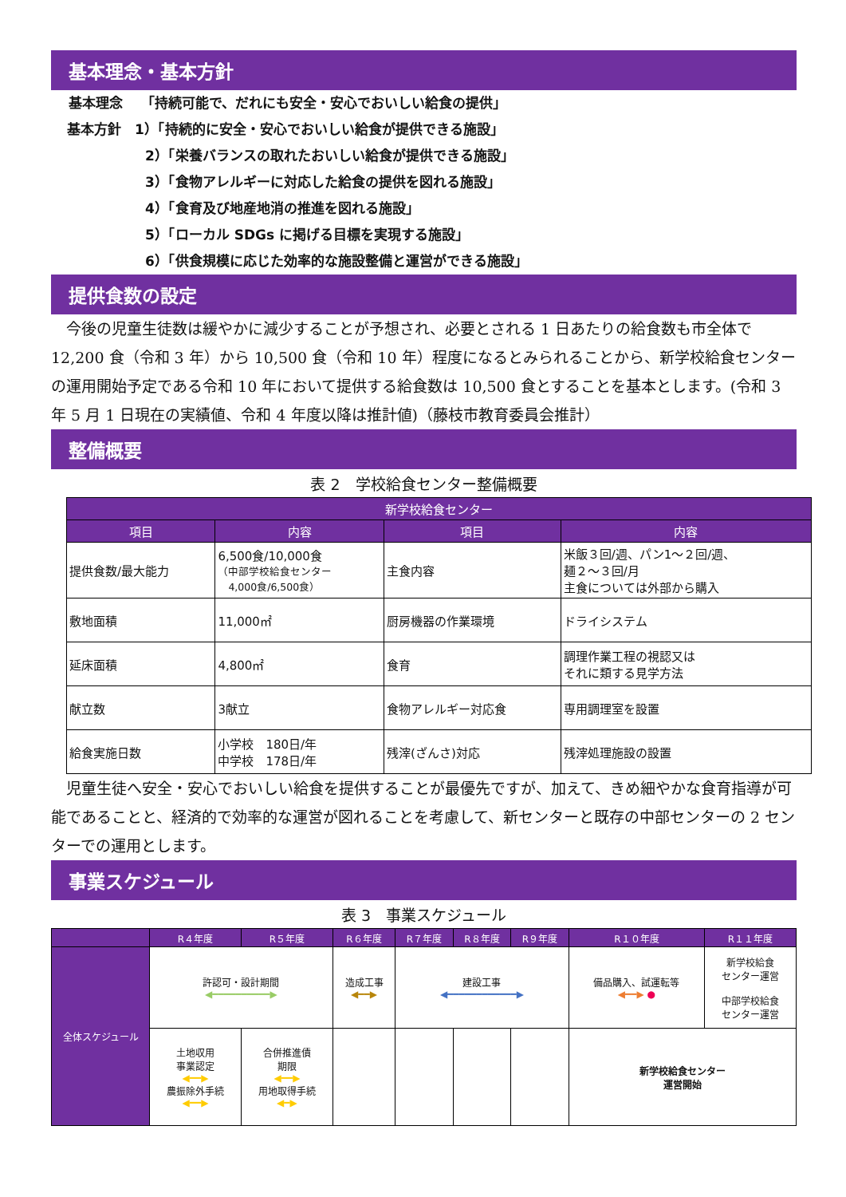基本理念・基本方針
基本理念　 「持続可能で、だれにも安全・安心でおいしい給食の提供」
基本方針　1）「持続的に安全・安心でおいしい給食が提供できる施設」
2）「栄養バランスの取れたおいしい給食が提供できる施設」
3）「食物アレルギーに対応した給食の提供を図れる施設」
4）「食育及び地産地消の推進を図れる施設」
5）「ローカル SDGs に掲げる目標を実現する施設」
6）「供食規模に応じた効率的な施設整備と運営ができる施設」
提供食数の設定
今後の児童生徒数は緩やかに減少することが予想され、必要とされる 1 日あたりの給食数も市全体で 12,200 食（令和 3 年）から 10,500 食（令和 10 年）程度になるとみられることから、新学校給食センターの運用開始予定である令和 10 年において提供する給食数は 10,500 食とすることを基本とします。(令和 3 年 5 月 1 日現在の実績値、令和 4 年度以降は推計値)（藤枝市教育委員会推計）
整備概要
表 2　学校給食センター整備概要
| 新学校給食センター | | | |
| --- | --- | --- | --- |
| 項目 | 内容 | 項目 | 内容 |
| 提供食数/最大能力 | 6,500食/10,000食 （中部学校給食センター 4,000食/6,500食） | 主食内容 | 米飯３回/週、パン1～２回/週、 麺２～３回/月 主食については外部から購入 |
| 敷地面積 | 11,000㎡ | 厨房機器の作業環境 | ドライシステム |
| 延床面積 | 4,800㎡ | 食育 | 調理作業工程の視認又は それに類する見学方法 |
| 献立数 | 3献立 | 食物アレルギー対応食 | 専用調理室を設置 |
| 給食実施日数 | 小学校 180日/年 中学校 178日/年 | 残滓(ざんさ)対応 | 残滓処理施設の設置 |
児童生徒へ安全・安心でおいしい給食を提供することが最優先ですが、加えて、きめ細やかな食育指導が可能であることと、経済的で効率的な運営が図れることを考慮して、新センターと既存の中部センターの 2 センターでの運用とします。
事業スケジュール
表 3　事業スケジュール
| | R４年度 | R５年度 | R６年度 | R７年度 | R８年度 | R９年度 | R１０年度 | R１１年度 |
| --- | --- | --- | --- | --- | --- | --- | --- | --- |
| 全体スケジュール | 許認可・設計期間 ◀━━━━━━━━━━▶ | | 造成工事 ◀━━▶ | 建設工事 ◀━━━━━━━━━━━━▶ | | | 備品購入、試運転等 ◀━━▶ ● | 新学校給食 センター運営 中部学校給食 センター運営 |
| | 土地収用 事業認定 ◀━━▶ 農振除外手続 ◀━━▶ | 合併推進債 期限 ◀━━▶ 用地取得手続 ◀━▶ | | | | | 新学校給食センター 運営開始 | |